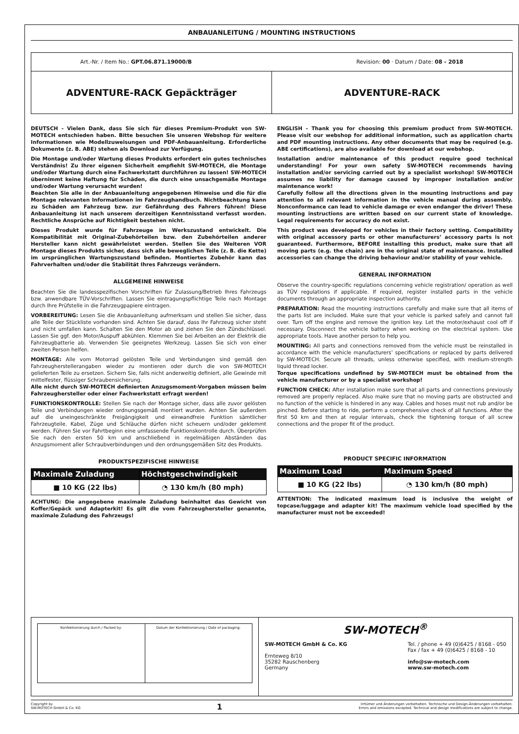ANBAUANLEITUNG / MOUNTING INSTRUCTIONS
Art.-Nr. / Item No.: GPT.06.871.19000/B Revision: 00 · Datum / Date: 08 - 2018
ADVENTURE-RACK Gepäckträger ADVENTURE-RACK
DEUTSCH - Vielen Dank, dass Sie sich für dieses Premium-Produkt von SW-MOTECH entschieden haben. Bitte besuchen Sie unseren Webshop für weitere Informationen wie Modellzuweisungen und PDF-Anbauanleitung. Erforderliche Dokumente (z. B. ABE) stehen als Download zur Verfügung.
Die Montage und/oder Wartung dieses Produkts erfordert ein gutes technisches Verständnis! Zu Ihrer eigenen Sicherheit empfiehlt SW-MOTECH, die Montage und/oder Wartung durch eine Fachwerkstatt durchführen zu lassen! SW-MOTECH übernimmt keine Haftung für Schäden, die durch eine unsachgemäße Montage und/oder Wartung verursacht wurden!
Beachten Sie alle in der Anbauanleitung angegebenen Hinweise und die für die Montage relevanten Informationen im Fahrzeughandbuch. Nichtbeachtung kann zu Schäden am Fahrzeug bzw. zur Gefährdung des Fahrers führen! Diese Anbauanleitung ist nach unserem derzeitigen Kenntnisstand verfasst worden. Rechtliche Ansprüche auf Richtigkeit bestehen nicht.
Dieses Produkt wurde für Fahrzeuge im Werkszustand entwickelt. Die Kompatibilität mit Original-Zubehörteilen bzw. den Zubehörteilen anderer Hersteller kann nicht gewährleistet werden. Stellen Sie des Weiteren VOR Montage dieses Produkts sicher, dass sich alle beweglichen Teile (z. B. die Kette) im ursprünglichen Wartungszustand befinden. Montiertes Zubehör kann das Fahrverhalten und/oder die Stabilität Ihres Fahrzeugs verändern.
ALLGEMEINE HINWEISE
Beachten Sie die landesspezifischen Vorschriften für Zulassung/Betrieb Ihres Fahrzeugs bzw. anwendbare TÜV-Vorschriften. Lassen Sie eintragungspflichtige Teile nach Montage durch Ihre Prüfstelle in die Fahrzeugpapiere eintragen.
VORBEREITUNG: Lesen Sie die Anbauanleitung aufmerksam und stellen Sie sicher, dass alle Teile der Stückliste vorhanden sind. Achten Sie darauf, dass Ihr Fahrzeug sicher steht und nicht umfallen kann. Schalten Sie den Motor ab und ziehen Sie den Zündschlüssel. Lassen Sie ggf. den Motor/Auspuff abkühlen. Klemmen Sie bei Arbeiten an der Elektrik die Fahrzeugbatterie ab. Verwenden Sie geeignetes Werkzeug. Lassen Sie sich von einer zweiten Person helfen.
MONTAGE: Alle vom Motorrad gelösten Teile und Verbindungen sind gemäß den Fahrzeugherstellerangaben wieder zu montieren oder durch die von SW-MOTECH gelieferten Teile zu ersetzen. Sichern Sie, falls nicht anderweitig definiert, alle Gewinde mit mittelfester, flüssiger Schraubensicherung.
Alle nicht durch SW-MOTECH definierten Anzugsmoment-Vorgaben müssen beim Fahrzeughersteller oder einer Fachwerkstatt erfragt werden!
FUNKTIONSKONTROLLE: Stellen Sie nach der Montage sicher, dass alle zuvor gelösten Teile und Verbindungen wieder ordnungsgemäß montiert wurden. Achten Sie außerdem auf die uneingeschränkte Freigängigkeit und einwandfreie Funktion sämtlicher Fahrzeugteile. Kabel, Züge und Schläuche dürfen nicht scheuern und/oder geklemmt werden. Führen Sie vor Fahrtbeginn eine umfassende Funktionskontrolle durch. Überprüfen Sie nach den ersten 50 km und anschließend in regelmäßigen Abständen das Anzugsmoment aller Schraubverbindungen und den ordnungsgemäßen Sitz des Produkts.
PRODUKTSPEZIFISCHE HINWEISE
| Maximale Zuladung | Höchstgeschwindigkeit |
| --- | --- |
| ■ 10 KG (22 lbs) | ◔ 130 km/h (80 mph) |
ACHTUNG: Die angegebene maximale Zuladung beinhaltet das Gewicht von Koffer/Gepäck und Adapterkit! Es gilt die vom Fahrzeughersteller genannte, maximale Zuladung des Fahrzeugs!
ENGLISH - Thank you for choosing this premium product from SW-MOTECH. Please visit our webshop for additional information, such as application charts and PDF mounting instructions. Any other documents that may be required (e.g. ABE certifications), are also available for download at our webshop.
Installation and/or maintenance of this product require good technical understanding! For your own safety SW-MOTECH recommends having installation and/or servicing carried out by a specialist workshop! SW-MOTECH assumes no liability for damage caused by improper installation and/or maintenance work!
Carefully follow all the directions given in the mounting instructions and pay attention to all relevant information in the vehicle manual during assembly. Nonconformance can lead to vehicle damage or even endanger the driver! These mounting instructions are written based on our current state of knowledge. Legal requirements for accuracy do not exist.
This product was developed for vehicles in their factory setting. Compatibility with original accessory parts or other manufacturers’ accessory parts is not guaranteed. Furthermore, BEFORE installing this product, make sure that all moving parts (e.g. the chain) are in the original state of maintenance. Installed accessories can change the driving behaviour and/or stability of your vehicle.
GENERAL INFORMATION
Observe the country-specific regulations concerning vehicle registration/ operation as well as TÜV regulations if applicable. If required, register installed parts in the vehicle documents through an appropriate inspection authority.
PREPARATION: Read the mounting instructions carefully and make sure that all items of the parts list are included. Make sure that your vehicle is parked safely and cannot fall over. Turn off the engine and remove the ignition key. Let the motor/exhaust cool off if necessary. Disconnect the vehicle battery when working on the electrical system. Use appropriate tools. Have another person to help you.
MOUNTING: All parts and connections removed from the vehicle must be reinstalled in accordance with the vehicle manufacturers’ specifications or replaced by parts delivered by SW-MOTECH. Secure all threads, unless otherwise specified, with medium-strength liquid thread locker.
Torque specifications undefined by SW-MOTECH must be obtained from the vehicle manufacturer or by a specialist workshop!
FUNCTION CHECK: After installation make sure that all parts and connections previously removed are properly replaced. Also make sure that no moving parts are obstructed and no function of the vehicle is hindered in any way. Cables and hoses must not rub and/or be pinched. Before starting to ride, perform a comprehensive check of all functions. After the first 50 km and then at regular intervals, check the tightening torque of all screw connections and the proper fit of the product.
PRODUCT SPECIFIC INFORMATION
| Maximum Load | Maximum Speed |
| --- | --- |
| ■ 10 KG (22 lbs) | ◔ 130 km/h (80 mph) |
ATTENTION: The indicated maximum load is inclusive the weight of topcase/luggage and adapter kit! The maximum vehicle load specified by the manufacturer must not be exceeded!
Konfektionierung durch / Packed by:
Datum der Konfektionierung / Date of packaging:
SW-MOTECH<sup>®</sup>
SW-MOTECH GmbH & Co. KG
Ernteweg 8/10
35282 Rauschenberg
Germany
Tel. / phone + 49 (0)6425 / 8168 - 050
Fax / fax + 49 (0)6425 / 8168 - 10
info@sw-motech.com
www.sw-motech.com
Copyright by
SW-MOTECH GmbH & Co. KG 1 Irrtümer und Änderungen vorbehalten. Technische und Design-Änderungen vorbehalten.
Errors and omissions excepted. Technical and design modifications are subject to change.